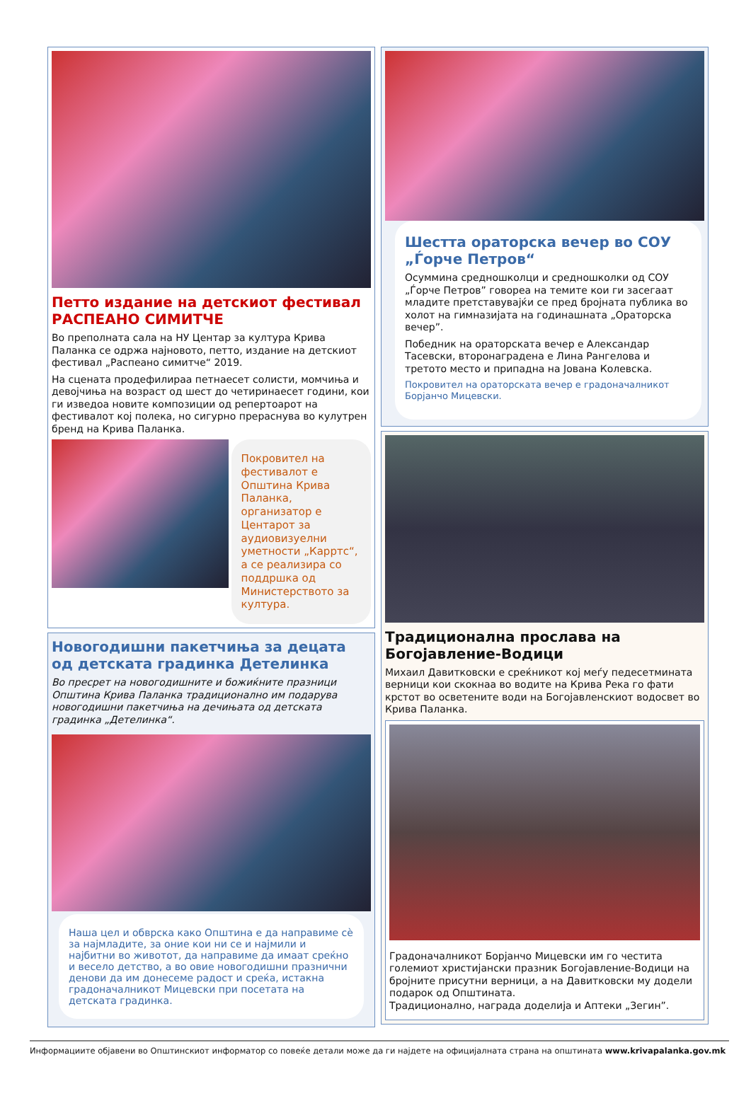Петто издание на детскиот фестивал РАСПЕАНО СИМИТЧЕ
Во преполната сала на НУ Центар за култура Крива Паланка се одржа најновото, петто, издание на детскиот фестивал „Распеано симитче“ 2019.
На сцената продефилираа петнаесет солисти, момчиња и девојчиња на возраст од шест до четиринаесет години, кои ги изведоа новите композиции од репертоарот на фестивалот кој полека, но сигурно прераснува во кулутрен бренд на Крива Паланка.
Покровител на фестивалот е Општина Крива Паланка, организатор е Центарот за аудиовизуелни уметности „Карртс“, а се реализира со поддршка од Министерството за култура.
Новогодишни пакетчиња за децата од детската градинка Детелинка
Во пресрет на новогодишните и божиќните празници Општина Крива Паланка традиционално им подарува новогодишни пакетчиња на дечињата од детската градинка „Детелинка“.
Наша цел и обврска како Општина е да направиме сè за најмладите, за оние кои ни се и најмили и најбитни во животот, да направиме да имаат среќно и весело детство, а во овие новогодишни празнични денови да им донесеме радост и среќа, истакна градоначалникот Мицевски при посетата на детската градинка.
Шестта ораторска вечер во СОУ „Ѓорче Петров“
Осуммина средношколци и средношколки од СОУ „Ѓорче Петров” говореа на темите кои ги засегаат младите претставувајќи се пред бројната публика во холот на гимназијата на годинашната „Ораторска вечер”.
Победник на ораторската вечер е Александар Тасевски, второнаградена е Лина Рангелова и третото место и припадна на Јована Колевска.
Покровител на ораторската вечер е градоначалникот Борјанчо Мицевски.
Традиционална прослава на Богојавление-Водици
Михаил Давитковски е среќникот кој меѓу педесетмината верници кои скокнаа во водите на Крива Река го фати крстот во осветените води на Богојавленскиот водосвет во Крива Паланка.
Градоначалникот Борјанчо Мицевски им го честита големиот христијански празник Богојавление-Водици на бројните присутни верници, а на Давитковски му додели подарок од Општината.
Традиционално, награда доделија и Аптеки „Зегин”.
Информациите објавени во Општинскиот информатор со повеќе детали може да ги најдете на официјалната страна на општината www.krivapalanka.gov.mk